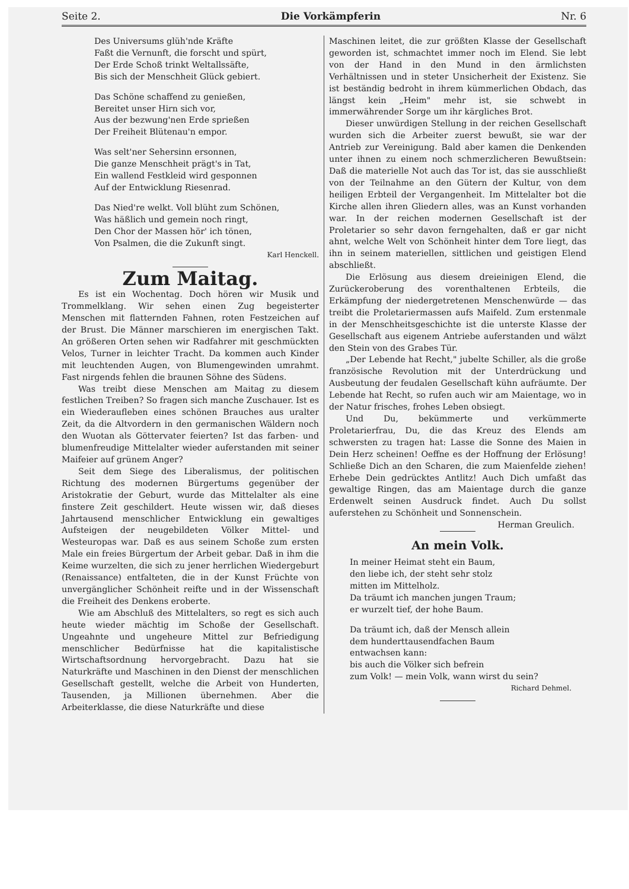Seite 2. Die Vorkämpferin Nr. 6
Des Universums glüh'nde Kräfte
Faßt die Vernunft, die forscht und spürt,
Der Erde Schoß trinkt Weltallssäfte,
Bis sich der Menschheit Glück gebiert.
Das Schöne schaffend zu genießen,
Bereitet unser Hirn sich vor,
Aus der bezwung'nen Erde sprießen
Der Freiheit Blütenau'n empor.
Was selt'ner Sehersinn ersonnen,
Die ganze Menschheit prägt's in Tat,
Ein wallend Festkleid wird gesponnen
Auf der Entwicklung Riesenrad.
Das Nied're welkt. Voll blüht zum Schönen,
Was häßlich und gemein noch ringt,
Den Chor der Massen hör' ich tönen,
Von Psalmen, die die Zukunft singt.
Karl Henckell.
Zum Maitag.
Es ist ein Wochentag. Doch hören wir Musik und Trommelklang. Wir sehen einen Zug begeisterter Menschen mit flatternden Fahnen, roten Festzeichen auf der Brust. Die Männer marschieren im energischen Takt. An größeren Orten sehen wir Radfahrer mit geschmückten Velos, Turner in leichter Tracht. Da kommen auch Kinder mit leuchtenden Augen, von Blumengewinden umrahmt. Fast nirgends fehlen die braunen Söhne des Südens.
Was treibt diese Menschen am Maitag zu diesem festlichen Treiben? So fragen sich manche Zuschauer. Ist es ein Wiederaufleben eines schönen Brauches aus uralter Zeit, da die Altvordern in den germanischen Wäldern noch den Wuotan als Göttervater feierten? Ist das farben- und blumenfreudige Mittelalter wieder auferstanden mit seiner Maifeier auf grünem Anger?
Seit dem Siege des Liberalismus, der politischen Richtung des modernen Bürgertums gegenüber der Aristokratie der Geburt, wurde das Mittelalter als eine finstere Zeit geschildert. Heute wissen wir, daß dieses Jahrtausend menschlicher Entwicklung ein gewaltiges Aufsteigen der neugebildeten Völker Mittel- und Westeuropas war. Daß es aus seinem Schoße zum ersten Male ein freies Bürgertum der Arbeit gebar. Daß in ihm die Keime wurzelten, die sich zu jener herrlichen Wiedergeburt (Renaissance) entfalteten, die in der Kunst Früchte von unvergänglicher Schönheit reifte und in der Wissenschaft die Freiheit des Denkens eroberte.
Wie am Abschluß des Mittelalters, so regt es sich auch heute wieder mächtig im Schoße der Gesellschaft. Ungeahnte und ungeheure Mittel zur Befriedigung menschlicher Bedürfnisse hat die kapitalistische Wirtschaftsordnung hervorgebracht. Dazu hat sie Naturkräfte und Maschinen in den Dienst der menschlichen Gesellschaft gestellt, welche die Arbeit von Hunderten, Tausenden, ja Millionen übernehmen. Aber die Arbeiterklasse, die diese Naturkräfte und diese
Maschinen leitet, die zur größten Klasse der Gesellschaft geworden ist, schmachtet immer noch im Elend. Sie lebt von der Hand in den Mund in den ärmlichsten Verhältnissen und in steter Unsicherheit der Existenz. Sie ist beständig bedroht in ihrem kümmerlichen Obdach, das längst kein „Heim" mehr ist, sie schwebt in immerwährender Sorge um ihr kärgliches Brot.
Dieser unwürdigen Stellung in der reichen Gesellschaft wurden sich die Arbeiter zuerst bewußt, sie war der Antrieb zur Vereinigung. Bald aber kamen die Denkenden unter ihnen zu einem noch schmerzlicheren Bewußtsein: Daß die materielle Not auch das Tor ist, das sie ausschließt von der Teilnahme an den Gütern der Kultur, von dem heiligen Erbteil der Vergangenheit. Im Mittelalter bot die Kirche allen ihren Gliedern alles, was an Kunst vorhanden war. In der reichen modernen Gesellschaft ist der Proletarier so sehr davon ferngehalten, daß er gar nicht ahnt, welche Welt von Schönheit hinter dem Tore liegt, das ihn in seinem materiellen, sittlichen und geistigen Elend abschließt.
Die Erlösung aus diesem dreieinigen Elend, die Zurückeroberung des vorenthaltenen Erbteils, die Erkämpfung der niedergetretenen Menschenwürde — das treibt die Proletariermassen aufs Maifeld. Zum erstenmale in der Menschheitsgeschichte ist die unterste Klasse der Gesellschaft aus eigenem Antriebe auferstanden und wälzt den Stein von des Grabes Tür.
„Der Lebende hat Recht," jubelte Schiller, als die große französische Revolution mit der Unterdrückung und Ausbeutung der feudalen Gesellschaft kühn aufräumte. Der Lebende hat Recht, so rufen auch wir am Maientage, wo in der Natur frisches, frohes Leben obsiegt.
Und Du, bekümmerte und verkümmerte Proletarierfrau, Du, die das Kreuz des Elends am schwersten zu tragen hat: Lasse die Sonne des Maien in Dein Herz scheinen! Oeffne es der Hoffnung der Erlösung! Schließe Dich an den Scharen, die zum Maienfelde ziehen! Erhebe Dein gedrücktes Antlitz! Auch Dich umfaßt das gewaltige Ringen, das am Maientage durch die ganze Erdenwelt seinen Ausdruck findet. Auch Du sollst auferstehen zu Schönheit und Sonnenschein. Herman Greulich.
An mein Volk.
In meiner Heimat steht ein Baum,
den liebe ich, der steht sehr stolz
mitten im Mittelholz.
Da träumt ich manchen jungen Traum;
er wurzelt tief, der hohe Baum.
Da träumt ich, daß der Mensch allein
dem hunderttausendfachen Baum
entwachsen kann:
bis auch die Völker sich befrein
zum Volk! — mein Volk, wann wirst du sein?
Richard Dehmel.